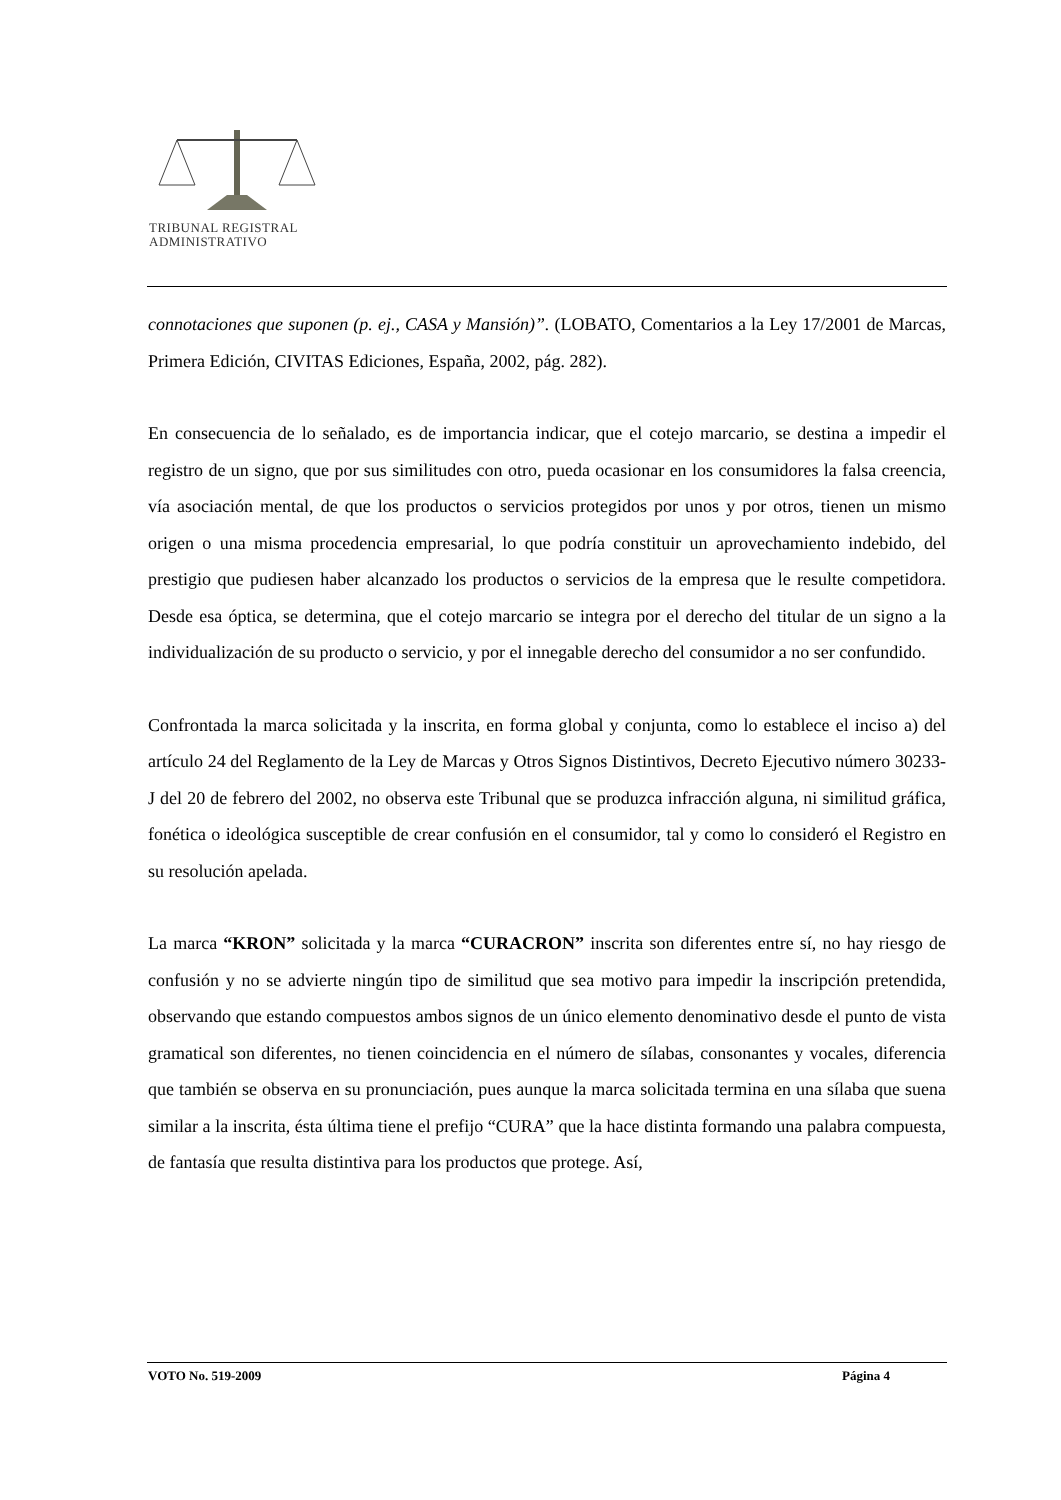TRIBUNAL REGISTRAL
ADMINISTRATIVO
connotaciones que suponen (p. ej., CASA y Mansión)”. (LOBATO, Comentarios a la Ley 17/2001 de Marcas, Primera Edición, CIVITAS Ediciones, España, 2002, pág. 282).
En consecuencia de lo señalado, es de importancia indicar, que el cotejo marcario, se destina a impedir el registro de un signo, que por sus similitudes con otro, pueda ocasionar en los consumidores la falsa creencia, vía asociación mental, de que los productos o servicios protegidos por unos y por otros, tienen un mismo origen o una misma procedencia empresarial, lo que podría constituir un aprovechamiento indebido, del prestigio que pudiesen haber alcanzado los productos o servicios de la empresa que le resulte competidora. Desde esa óptica, se determina, que el cotejo marcario se integra por el derecho del titular de un signo a la individualización de su producto o servicio, y por el innegable derecho del consumidor a no ser confundido.
Confrontada la marca solicitada y la inscrita, en forma global y conjunta, como lo establece el inciso a) del artículo 24 del Reglamento de la Ley de Marcas y Otros Signos Distintivos, Decreto Ejecutivo número 30233-J del 20 de febrero del 2002, no observa este Tribunal que se produzca infracción alguna, ni similitud gráfica, fonética o ideológica susceptible de crear confusión en el consumidor, tal y como lo consideró el Registro en su resolución apelada.
La marca “KRON” solicitada y la marca “CURACRON” inscrita son diferentes entre sí, no hay riesgo de confusión y no se advierte ningún tipo de similitud que sea motivo para impedir la inscripción pretendida, observando que estando compuestos ambos signos de un único elemento denominativo desde el punto de vista gramatical son diferentes, no tienen coincidencia en el número de sílabas, consonantes y vocales, diferencia que también se observa en su pronunciación, pues aunque la marca solicitada termina en una sílaba que suena similar a la inscrita, ésta última tiene el prefijo “CURA” que la hace distinta formando una palabra compuesta, de fantasía que resulta distintiva para los productos que protege. Así,
VOTO No. 519-2009 Página 4